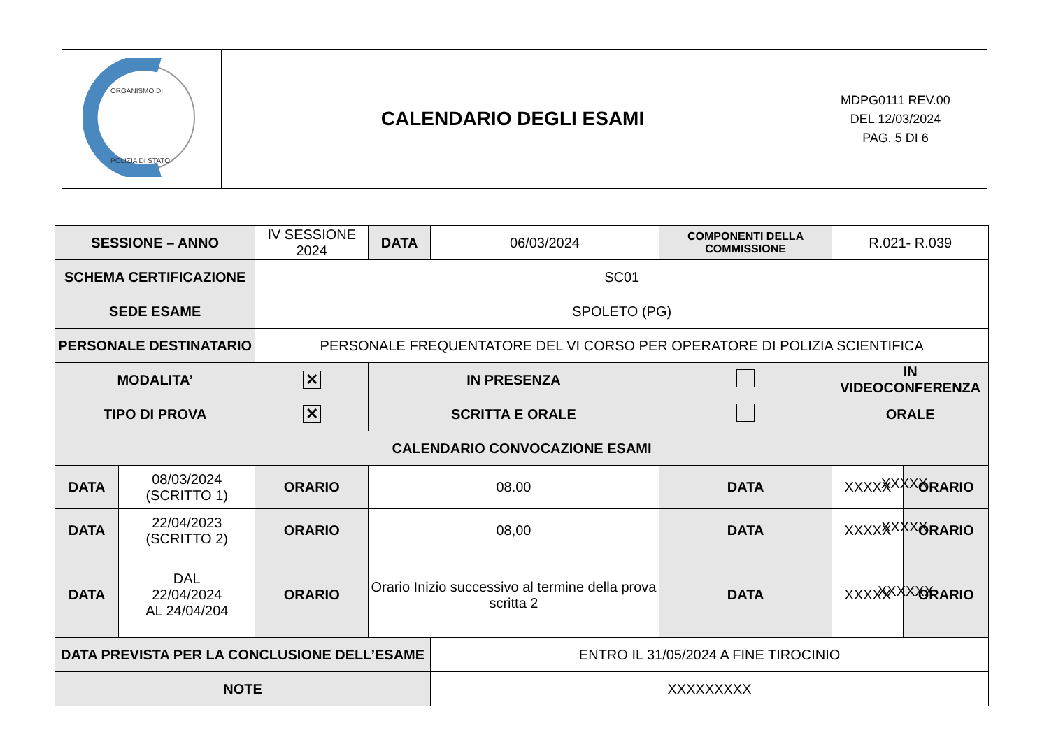| ORGANISMO DI POLIZIA DI STATO | CALENDARIO DEGLI ESAMI | MDPG0111 REV.00 DEL 12/03/2024 PAG. 5 DI 6 |
| SESSIONE – ANNO | | IV SESSIONE 2024 | | DATA | 06/03/2024 | COMPONENTI DELLA COMMISSIONE | R.021- R.039 | |
| SCHEMA CERTIFICAZIONE | | SC01 | | | | | | |
| SEDE ESAME | | SPOLETO (PG) | | | | | | |
| PERSONALE DESTINATARIO | | PERSONALE FREQUENTATORE DEL VI CORSO PER OPERATORE DI POLIZIA SCIENTIFICA | | | | | | |
| MODALITA’ | | ✕ | IN PRESENZA | | | | IN VIDEOCONFERENZA | |
| TIPO DI PROVA | | ✕ | SCRITTA E ORALE | | | | ORALE | |
| CALENDARIO CONVOCAZIONE ESAMI | | | | | | | | |
| DATA | 08/03/2024 (SCRITTO 1) | ORARIO | | 08.00 | | DATA | XXXXX | ORARIO |
| DATA | 22/04/2023 (SCRITTO 2) | ORARIO | | 08,00 | | DATA | XXXXX | ORARIO |
| DATA | DAL 22/04/2024 AL 24/04/204 | ORARIO | | Orario Inizio successivo al termine della prova scritta 2 | | DATA | XXXXX | ORARIO |
| DATA PREVISTA PER LA CONCLUSIONE DELL’ESAME | | | | | ENTRO IL 31/05/2024 A FINE TIROCINIO | | | |
| NOTE | | | | | XXXXXXXXX | | | |
XXXXX
XXXXX
XXXXXX